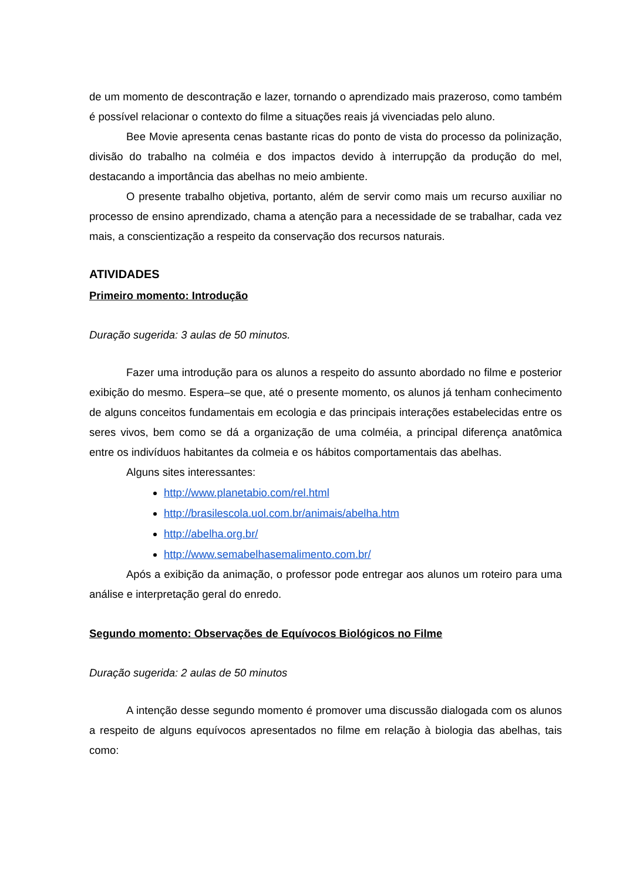de um momento de descontração e lazer, tornando o aprendizado mais prazeroso, como também é possível relacionar o contexto do filme a situações reais já vivenciadas pelo aluno.
Bee Movie apresenta cenas bastante ricas do ponto de vista do processo da polinização, divisão do trabalho na colméia e dos impactos devido à interrupção da produção do mel, destacando a importância das abelhas no meio ambiente.
O presente trabalho objetiva, portanto, além de servir como mais um recurso auxiliar no processo de ensino aprendizado, chama a atenção para a necessidade de se trabalhar, cada vez mais, a conscientização a respeito da conservação dos recursos naturais.
ATIVIDADES
Primeiro momento: Introdução
Duração sugerida: 3 aulas de 50 minutos.
Fazer uma introdução para os alunos a respeito do assunto abordado no filme e posterior exibição do mesmo. Espera–se que, até o presente momento, os alunos já tenham conhecimento de alguns conceitos fundamentais em ecologia e das principais interações estabelecidas entre os seres vivos, bem como se dá a organização de uma colméia, a principal diferença anatômica entre os indivíduos habitantes da colmeia e os hábitos comportamentais das abelhas.
Alguns sites interessantes:
http://www.planetabio.com/rel.html
http://brasilescola.uol.com.br/animais/abelha.htm
http://abelha.org.br/
http://www.semabelhasemalimento.com.br/
Após a exibição da animação, o professor pode entregar aos alunos um roteiro para uma análise e interpretação geral do enredo.
Segundo momento: Observações de Equívocos Biológicos no Filme
Duração sugerida: 2 aulas de 50 minutos
A intenção desse segundo momento é promover uma discussão dialogada com os alunos a respeito de alguns equívocos apresentados no filme em relação à biologia das abelhas, tais como: